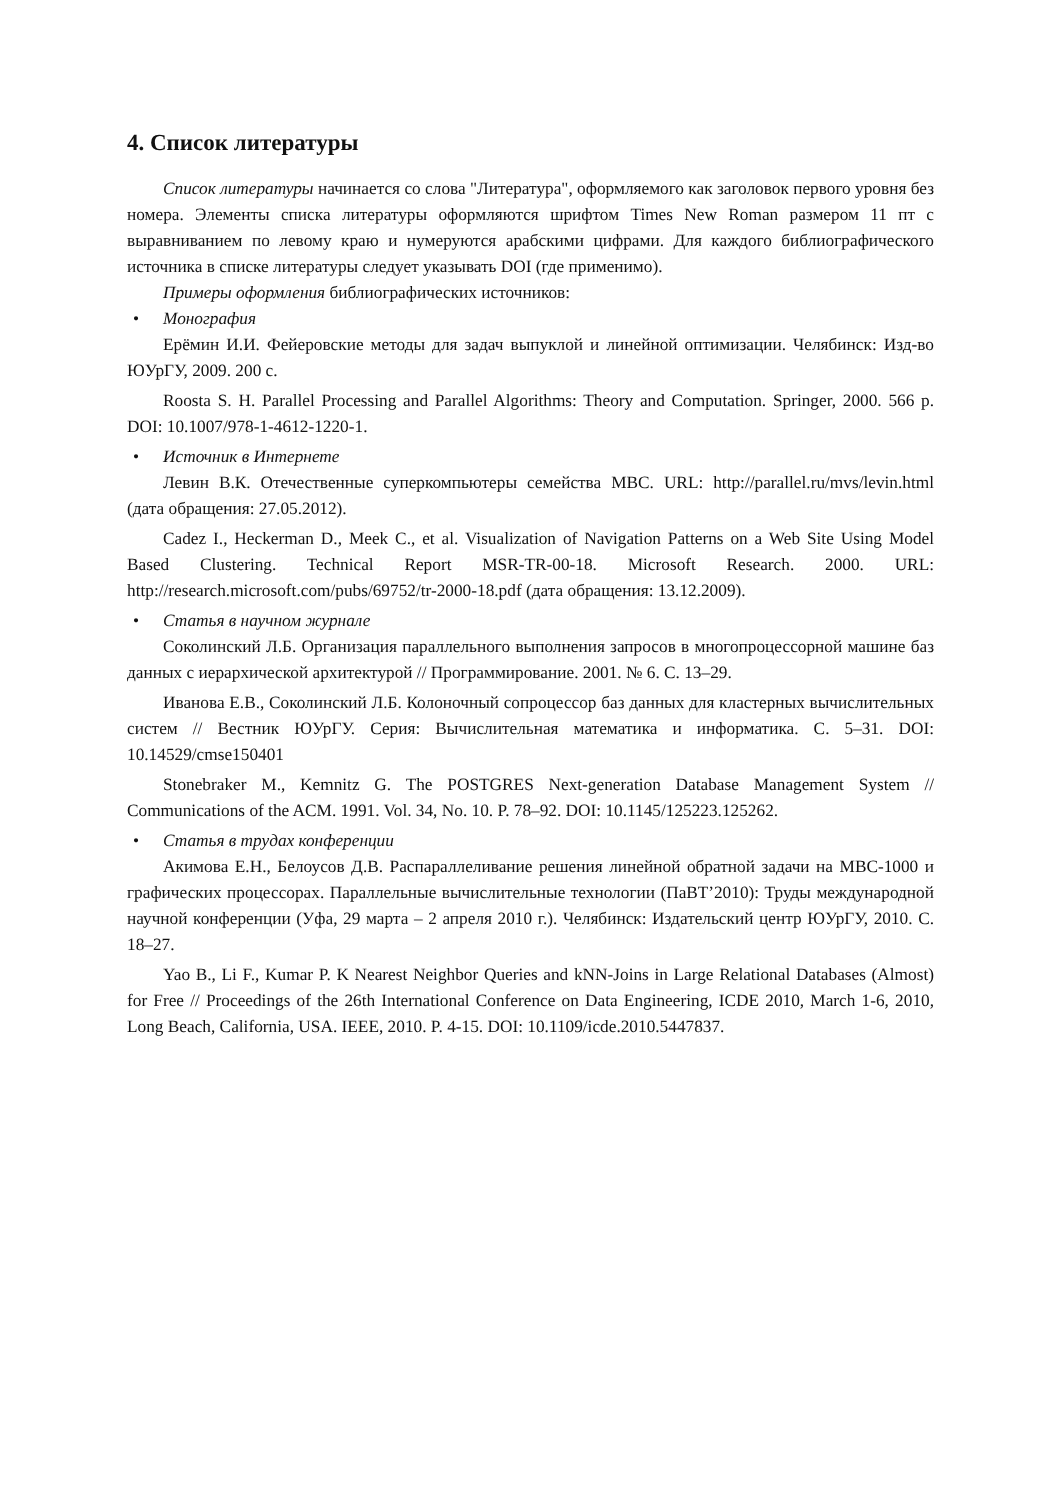4. Список литературы
Список литературы начинается со слова "Литература", оформляемого как заголовок первого уровня без номера. Элементы списка литературы оформляются шрифтом Times New Roman размером 11 пт с выравниванием по левому краю и нумеруются арабскими цифрами. Для каждого библиографического источника в списке литературы следует указывать DOI (где применимо).
Примеры оформления библиографических источников:
• Монография
Ерёмин И.И. Фейеровские методы для задач выпуклой и линейной оптимизации. Челябинск: Изд-во ЮУрГУ, 2009. 200 с.
Roosta S. H. Parallel Processing and Parallel Algorithms: Theory and Computation. Springer, 2000. 566 p. DOI: 10.1007/978-1-4612-1220-1.
• Источник в Интернете
Левин В.К. Отечественные суперкомпьютеры семейства МВС. URL: http://parallel.ru/mvs/levin.html (дата обращения: 27.05.2012).
Cadez I., Heckerman D., Meek C., et al. Visualization of Navigation Patterns on a Web Site Using Model Based Clustering. Technical Report MSR-TR-00-18. Microsoft Research. 2000. URL: http://research.microsoft.com/pubs/69752/tr-2000-18.pdf (дата обращения: 13.12.2009).
• Статья в научном журнале
Соколинский Л.Б. Организация параллельного выполнения запросов в многопроцессорной машине баз данных с иерархической архитектурой // Программирование. 2001. № 6. С. 13–29.
Иванова Е.В., Соколинский Л.Б. Колоночный сопроцессор баз данных для кластерных вычислительных систем // Вестник ЮУрГУ. Серия: Вычислительная математика и информатика. С. 5–31. DOI: 10.14529/cmse150401
Stonebraker M., Kemnitz G. The POSTGRES Next-generation Database Management System // Communications of the ACM. 1991. Vol. 34, No. 10. P. 78–92. DOI: 10.1145/125223.125262.
• Статья в трудах конференции
Акимова Е.Н., Белоусов Д.В. Распараллеливание решения линейной обратной задачи на МВС-1000 и графических процессорах. Параллельные вычислительные технологии (ПаВТ’2010): Труды международной научной конференции (Уфа, 29 марта – 2 апреля 2010 г.). Челябинск: Издательский центр ЮУрГУ, 2010. С. 18–27.
Yao B., Li F., Kumar P. K Nearest Neighbor Queries and kNN-Joins in Large Relational Databases (Almost) for Free // Proceedings of the 26th International Conference on Data Engineering, ICDE 2010, March 1-6, 2010, Long Beach, California, USA. IEEE, 2010. P. 4-15. DOI: 10.1109/icde.2010.5447837.